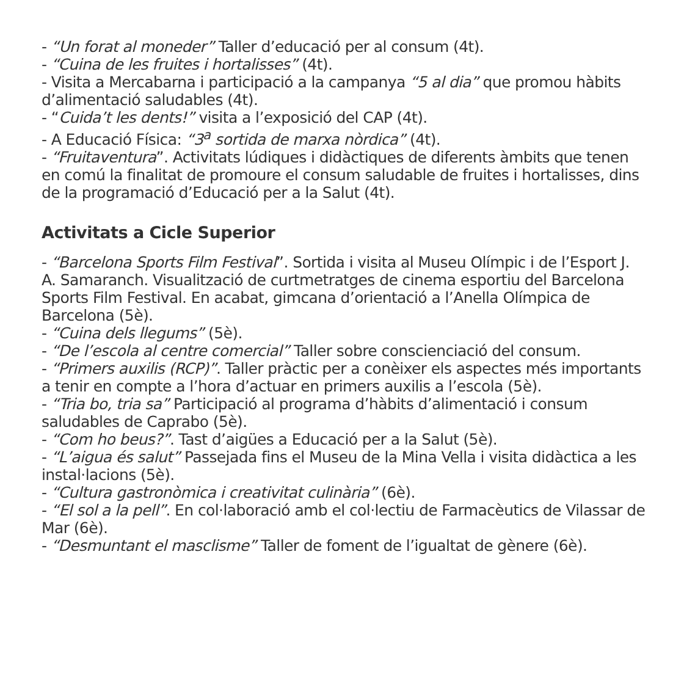- “Un forat al moneder” Taller d’educació per al consum (4t).
- “Cuina de les fruites i hortalisses” (4t).
- Visita a Mercabarna i participació a la campanya “5 al dia” que promou hàbits d’alimentació saludables (4t).
- “Cuida’t les dents!” visita a l’exposició del CAP (4t).
- A Educació Física: “3<sup>a</sup> sortida de marxa nòrdica” (4t).
- “Fruitaventura”. Activitats lúdiques i didàctiques de diferents àmbits que tenen en comú la finalitat de promoure el consum saludable de fruites i hortalisses, dins de la programació d’Educació per a la Salut (4t).
Activitats a Cicle Superior
- “Barcelona Sports Film Festival”. Sortida i visita al Museu Olímpic i de l’Esport J. A. Samaranch. Visualització de curtmetratges de cinema esportiu del Barcelona Sports Film Festival. En acabat, gimcana d’orientació a l’Anella Olímpica de Barcelona (5è).
- “Cuina dels llegums” (5è).
- “De l’escola al centre comercial” Taller sobre conscienciació del consum.
- “Primers auxilis (RCP)”. Taller pràctic per a conèixer els aspectes més importants a tenir en compte a l’hora d’actuar en primers auxilis a l’escola (5è).
- “Tria bo, tria sa” Participació al programa d’hàbits d’alimentació i consum saludables de Caprabo (5è).
- “Com ho beus?”. Tast d’aigües a Educació per a la Salut (5è).
- “L’aigua és salut” Passejada fins el Museu de la Mina Vella i visita didàctica a les instal·lacions (5è).
- “Cultura gastronòmica i creativitat culinària” (6è).
- “El sol a la pell”. En col·laboració amb el col·lectiu de Farmacèutics de Vilassar de Mar (6è).
- “Desmuntant el masclisme” Taller de foment de l’igualtat de gènere (6è).